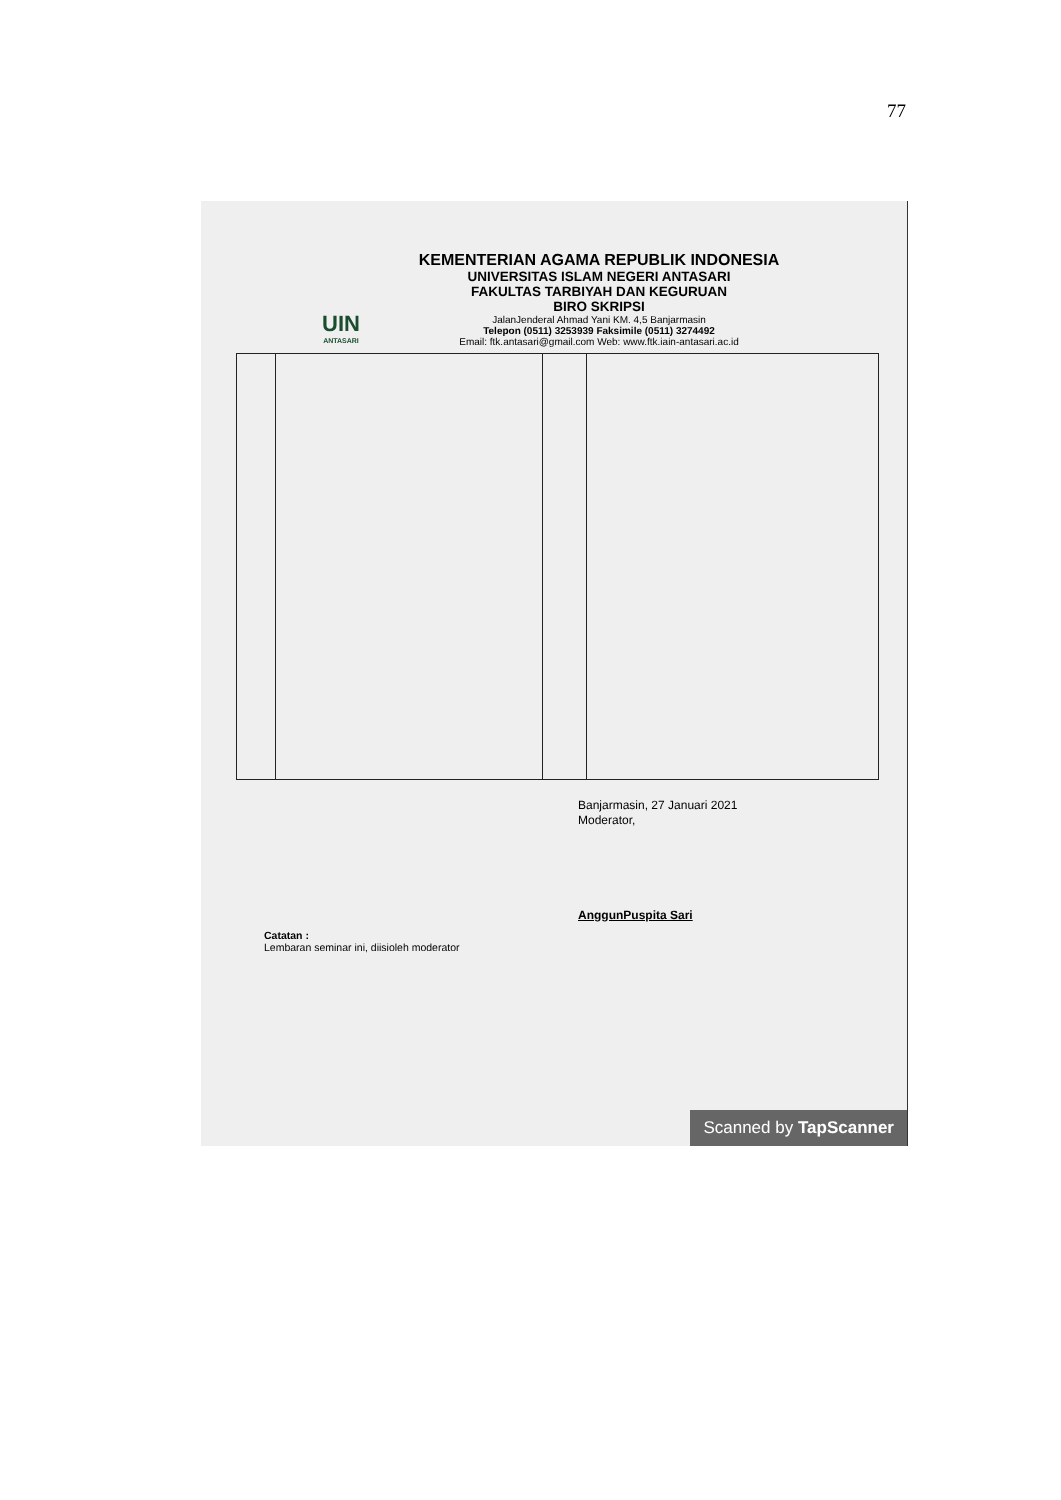77
UIN
ANTASARI
KEMENTERIAN AGAMA REPUBLIK INDONESIA
UNIVERSITAS ISLAM NEGERI ANTASARI
FAKULTAS TARBIYAH DAN KEGURUAN
BIRO SKRIPSI
JalanJenderal Ahmad Yani KM. 4,5 Banjarmasin
Telepon (0511) 3253939 Faksimile (0511) 3274492
Email: ftk.antasari@gmail.com Web: www.ftk.iain-antasari.ac.id
Banjarmasin, 27 Januari 2021
Moderator,
AnggunPuspita Sari
Catatan :
Lembaran seminar ini, diisioleh moderator
Scanned by TapScanner